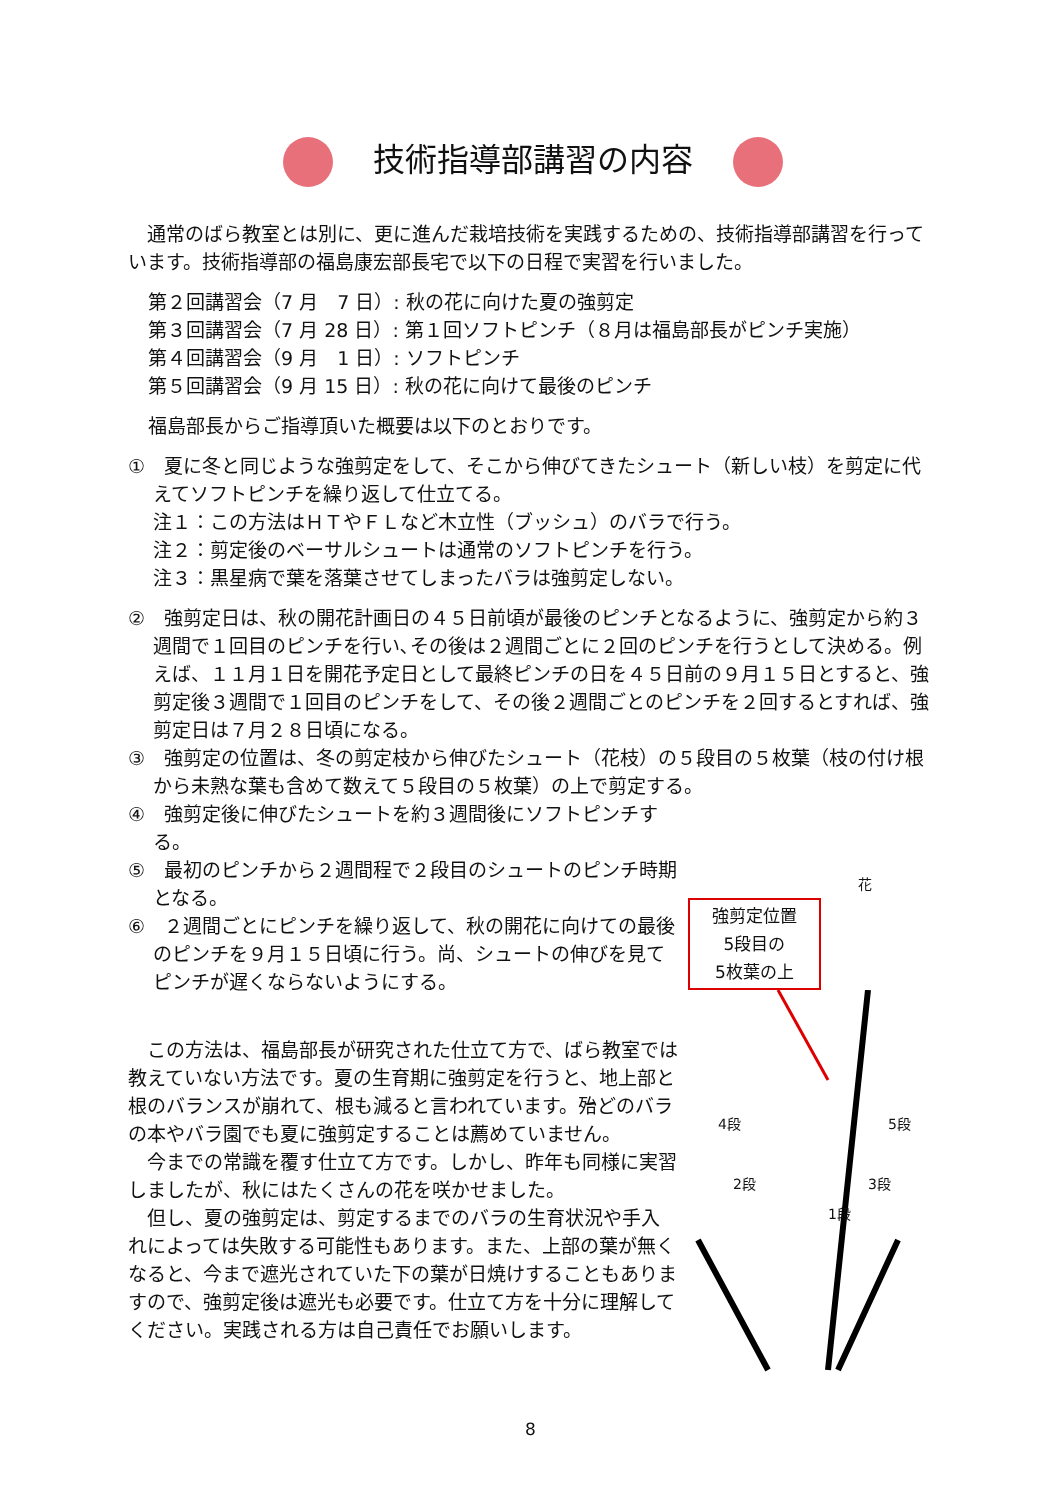技術指導部講習の内容
　通常のばら教室とは別に、更に進んだ栽培技術を実践するための、技術指導部講習を行っています。技術指導部の福島康宏部長宅で以下の日程で実習を行いました。
第２回講習会（7 月　7 日）: 秋の花に向けた夏の強剪定
第３回講習会（7 月 28 日）: 第１回ソフトピンチ（８月は福島部長がピンチ実施）
第４回講習会（9 月　1 日）: ソフトピンチ
第５回講習会（9 月 15 日）: 秋の花に向けて最後のピンチ
福島部長からご指導頂いた概要は以下のとおりです。
①　夏に冬と同じような強剪定をして、そこから伸びてきたシュート（新しい枝）を剪定に代えてソフトピンチを繰り返して仕立てる。
注１：この方法はＨＴやＦＬなど木立性（ブッシュ）のバラで行う。
注２：剪定後のベーサルシュートは通常のソフトピンチを行う。
注３：黒星病で葉を落葉させてしまったバラは強剪定しない。
②　強剪定日は、秋の開花計画日の４５日前頃が最後のピンチとなるように、強剪定から約３週間で１回目のピンチを行い､その後は２週間ごとに２回のピンチを行うとして決める。例えば、１１月１日を開花予定日として最終ピンチの日を４５日前の９月１５日とすると、強剪定後３週間で１回目のピンチをして、その後２週間ごとのピンチを２回するとすれば、強剪定日は７月２８日頃になる。
③　強剪定の位置は、冬の剪定枝から伸びたシュート（花枝）の５段目の５枚葉（枝の付け根から未熟な葉も含めて数えて５段目の５枚葉）の上で剪定する。
④　強剪定後に伸びたシュートを約３週間後にソフトピンチする。
⑤　最初のピンチから２週間程で２段目のシュートのピンチ時期となる。
⑥　２週間ごとにピンチを繰り返して、秋の開花に向けての最後のピンチを９月１５日頃に行う。尚、シュートの伸びを見てピンチが遅くならないようにする。
　この方法は、福島部長が研究された仕立て方で、ばら教室では教えていない方法です。夏の生育期に強剪定を行うと、地上部と根のバランスが崩れて、根も減ると言われています。殆どのバラの本やバラ園でも夏に強剪定することは薦めていません。
　今までの常識を覆す仕立て方です。しかし、昨年も同様に実習しましたが、秋にはたくさんの花を咲かせました。
　但し、夏の強剪定は、剪定するまでのバラの生育状況や手入れによっては失敗する可能性もあります。また、上部の葉が無くなると、今まで遮光されていた下の葉が日焼けすることもありますので、強剪定後は遮光も必要です。仕立て方を十分に理解してください。実践される方は自己責任でお願いします。
花
強剪定位置
5段目の
5枚葉の上
4段 5段
2段 3段
1段
8